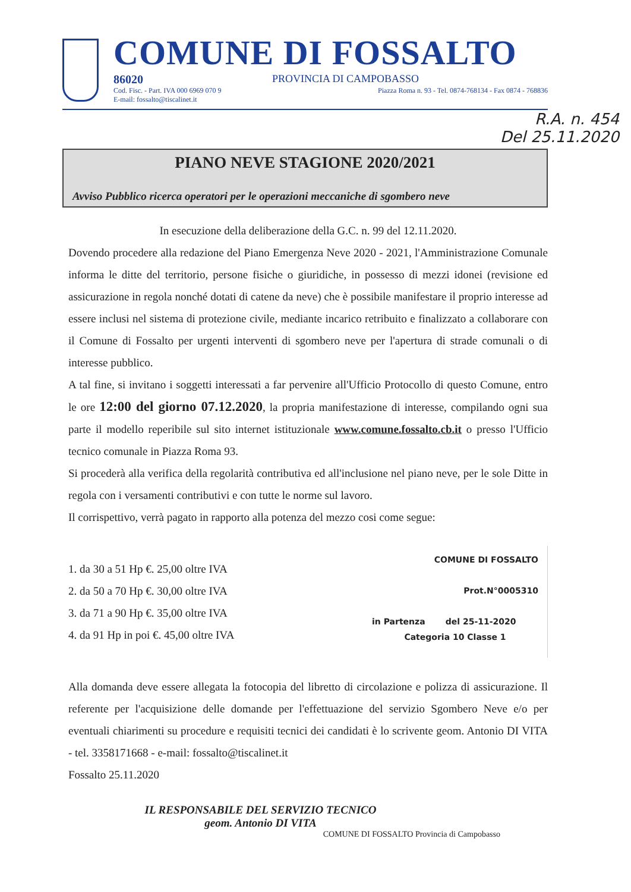COMUNE DI FOSSALTO
86020 PROVINCIA DI CAMPOBASSO
Cod. Fisc. - Part. IVA 000 6969 070 9
E-mail: fossalto@tiscalinet.it Piazza Roma n. 93 - Tel. 0874-768134 - Fax 0874 - 768836
R.A. n. 454
Del 25.11.2020
PIANO NEVE STAGIONE 2020/2021
Avviso Pubblico ricerca operatori per le operazioni meccaniche di sgombero neve
In esecuzione della deliberazione della G.C. n. 99 del 12.11.2020.
Dovendo procedere alla redazione del Piano Emergenza Neve 2020 - 2021, l'Amministrazione Comunale informa le ditte del territorio, persone fisiche o giuridiche, in possesso di mezzi idonei (revisione ed assicurazione in regola nonché dotati di catene da neve) che è possibile manifestare il proprio interesse ad essere inclusi nel sistema di protezione civile, mediante incarico retribuito e finalizzato a collaborare con il Comune di Fossalto per urgenti interventi di sgombero neve per l'apertura di strade comunali o di interesse pubblico.
A tal fine, si invitano i soggetti interessati a far pervenire all'Ufficio Protocollo di questo Comune, entro le ore 12:00 del giorno 07.12.2020, la propria manifestazione di interesse, compilando ogni sua parte il modello reperibile sul sito internet istituzionale www.comune.fossalto.cb.it o presso l'Ufficio tecnico comunale in Piazza Roma 93.
Si procederà alla verifica della regolarità contributiva ed all'inclusione nel piano neve, per le sole Ditte in regola con i versamenti contributivi e con tutte le norme sul lavoro.
Il corrispettivo, verrà pagato in rapporto alla potenza del mezzo cosi come segue:
1. da 30 a 51 Hp €. 25,00 oltre IVA
2. da 50 a 70 Hp €. 30,00 oltre IVA
3. da 71 a 90 Hp €. 35,00 oltre IVA
4. da 91 Hp in poi €. 45,00 oltre IVA
COMUNE DI FOSSALTO
Prot.N°0005310
in Partenza del 25-11-2020
Categoria 10 Classe 1
Alla domanda deve essere allegata la fotocopia del libretto di circolazione e polizza di assicurazione. Il referente per l'acquisizione delle domande per l'effettuazione del servizio Sgombero Neve e/o per eventuali chiarimenti su procedure e requisiti tecnici dei candidati è lo scrivente geom. Antonio DI VITA - tel. 3358171668 - e-mail: fossalto@tiscalinet.it
Fossalto 25.11.2020
IL RESPONSABILE DEL SERVIZIO TECNICO
geom. Antonio DI VITA
COMUNE DI FOSSALTO Provincia di Campobasso